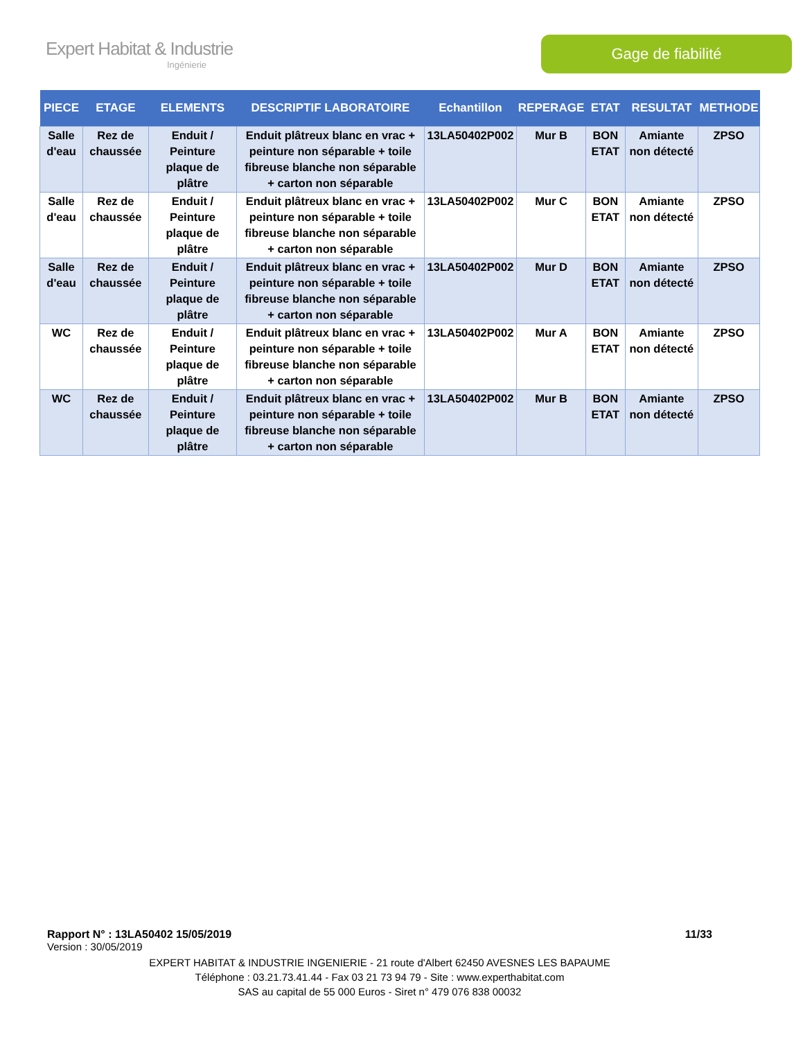Expert Habitat & Industrie
Ingénierie
Gage de fiabilité
| PIECE | ETAGE | ELEMENTS | DESCRIPTIF LABORATOIRE | Echantillon | REPERAGE | ETAT | RESULTAT | METHODE |
| --- | --- | --- | --- | --- | --- | --- | --- | --- |
| Salle d'eau | Rez de chaussée | Enduit / Peinture plaque de plâtre | Enduit plâtreux blanc en vrac + peinture non séparable + toile fibreuse blanche non séparable + carton non séparable | 13LA50402P002 | Mur B | BON ETAT | Amiante non détecté | ZPSO |
| Salle d'eau | Rez de chaussée | Enduit / Peinture plaque de plâtre | Enduit plâtreux blanc en vrac + peinture non séparable + toile fibreuse blanche non séparable + carton non séparable | 13LA50402P002 | Mur C | BON ETAT | Amiante non détecté | ZPSO |
| Salle d'eau | Rez de chaussée | Enduit / Peinture plaque de plâtre | Enduit plâtreux blanc en vrac + peinture non séparable + toile fibreuse blanche non séparable + carton non séparable | 13LA50402P002 | Mur D | BON ETAT | Amiante non détecté | ZPSO |
| WC | Rez de chaussée | Enduit / Peinture plaque de plâtre | Enduit plâtreux blanc en vrac + peinture non séparable + toile fibreuse blanche non séparable + carton non séparable | 13LA50402P002 | Mur A | BON ETAT | Amiante non détecté | ZPSO |
| WC | Rez de chaussée | Enduit / Peinture plaque de plâtre | Enduit plâtreux blanc en vrac + peinture non séparable + toile fibreuse blanche non séparable + carton non séparable | 13LA50402P002 | Mur B | BON ETAT | Amiante non détecté | ZPSO |
Rapport N° : 13LA50402 15/05/2019 11/33
Version : 30/05/2019
EXPERT HABITAT & INDUSTRIE INGENIERIE - 21 route d'Albert 62450 AVESNES LES BAPAUME
Téléphone : 03.21.73.41.44 - Fax 03 21 73 94 79 - Site : www.experthabitat.com
SAS au capital de 55 000 Euros - Siret n° 479 076 838 00032